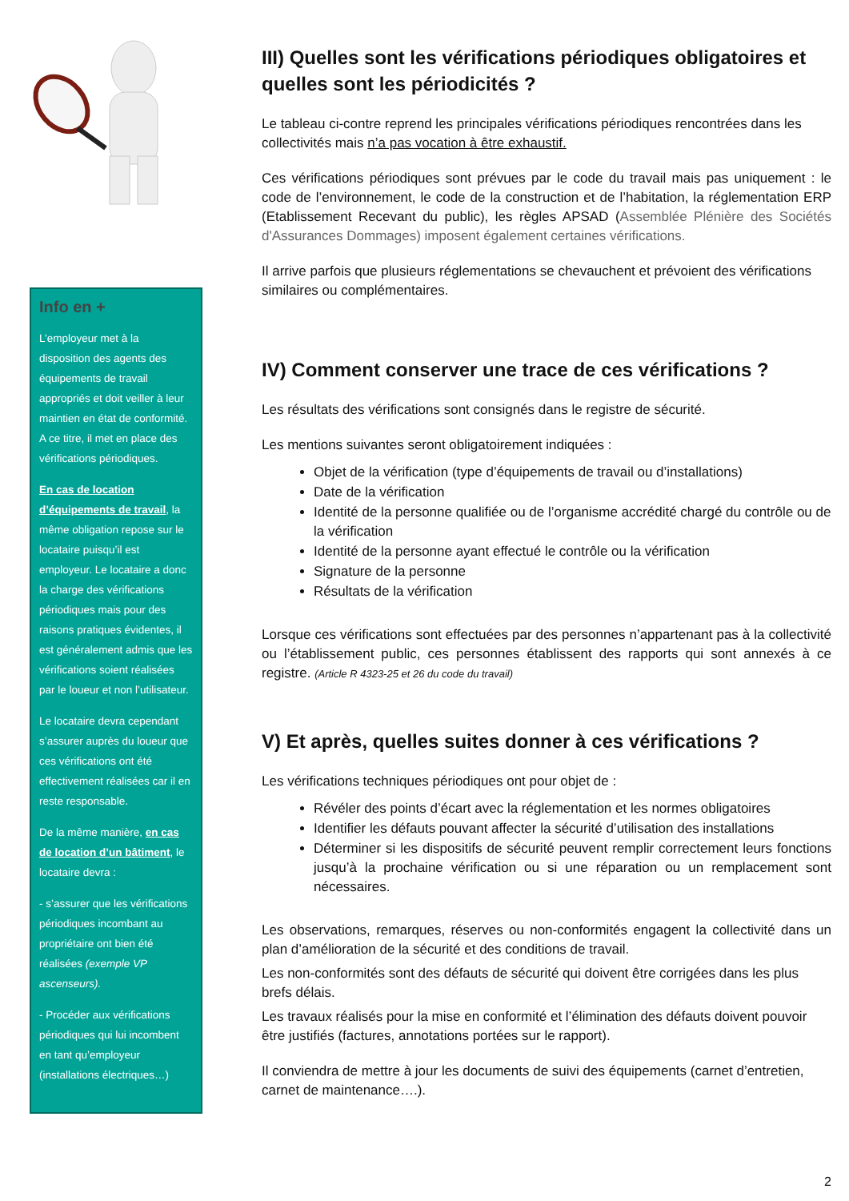Info en +
L’employeur met à la disposition des agents des équipements de travail appropriés et doit veiller à leur maintien en état de conformité. A ce titre, il met en place des vérifications périodiques.
En cas de location d’équipements de travail, la même obligation repose sur le locataire puisqu’il est employeur. Le locataire a donc la charge des vérifications périodiques mais pour des raisons pratiques évidentes, il est généralement admis que les vérifications soient réalisées par le loueur et non l’utilisateur.
Le locataire devra cependant s’assurer auprès du loueur que ces vérifications ont été effectivement réalisées car il en reste responsable.
De la même manière, en cas de location d’un bâtiment, le locataire devra :
- s’assurer que les vérifications périodiques incombant au propriétaire ont bien été réalisées (exemple VP ascenseurs).
- Procéder aux vérifications périodiques qui lui incombent en tant qu’employeur (installations électriques…)
III) Quelles sont les vérifications périodiques obligatoires et quelles sont les périodicités ?
Le tableau ci-contre reprend les principales vérifications périodiques rencontrées dans les collectivités mais n’a pas vocation à être exhaustif.
Ces vérifications périodiques sont prévues par le code du travail mais pas uniquement : le code de l’environnement, le code de la construction et de l’habitation, la réglementation ERP (Etablissement Recevant du public), les règles APSAD (Assemblée Plénière des Sociétés d'Assurances Dommages) imposent également certaines vérifications.
Il arrive parfois que plusieurs réglementations se chevauchent et prévoient des vérifications similaires ou complémentaires.
IV) Comment conserver une trace de ces vérifications ?
Les résultats des vérifications sont consignés dans le registre de sécurité.
Les mentions suivantes seront obligatoirement indiquées :
Objet de la vérification (type d’équipements de travail ou d’installations)
Date de la vérification
Identité de la personne qualifiée ou de l’organisme accrédité chargé du contrôle ou de la vérification
Identité de la personne ayant effectué le contrôle ou la vérification
Signature de la personne
Résultats de la vérification
Lorsque ces vérifications sont effectuées par des personnes n’appartenant pas à la collectivité ou l’établissement public, ces personnes établissent des rapports qui sont annexés à ce registre. (Article R 4323-25 et 26 du code du travail)
V) Et après, quelles suites donner à ces vérifications ?
Les vérifications techniques périodiques ont pour objet de :
Révéler des points d’écart avec la réglementation et les normes obligatoires
Identifier les défauts pouvant affecter la sécurité d’utilisation des installations
Déterminer si les dispositifs de sécurité peuvent remplir correctement leurs fonctions jusqu’à la prochaine vérification ou si une réparation ou un remplacement sont nécessaires.
Les observations, remarques, réserves ou non-conformités engagent la collectivité dans un plan d’amélioration de la sécurité et des conditions de travail.
Les non-conformités sont des défauts de sécurité qui doivent être corrigées dans les plus brefs délais.
Les travaux réalisés pour la mise en conformité et l’élimination des défauts doivent pouvoir être justifiés (factures, annotations portées sur le rapport).
Il conviendra de mettre à jour les documents de suivi des équipements (carnet d’entretien, carnet de maintenance….).
2